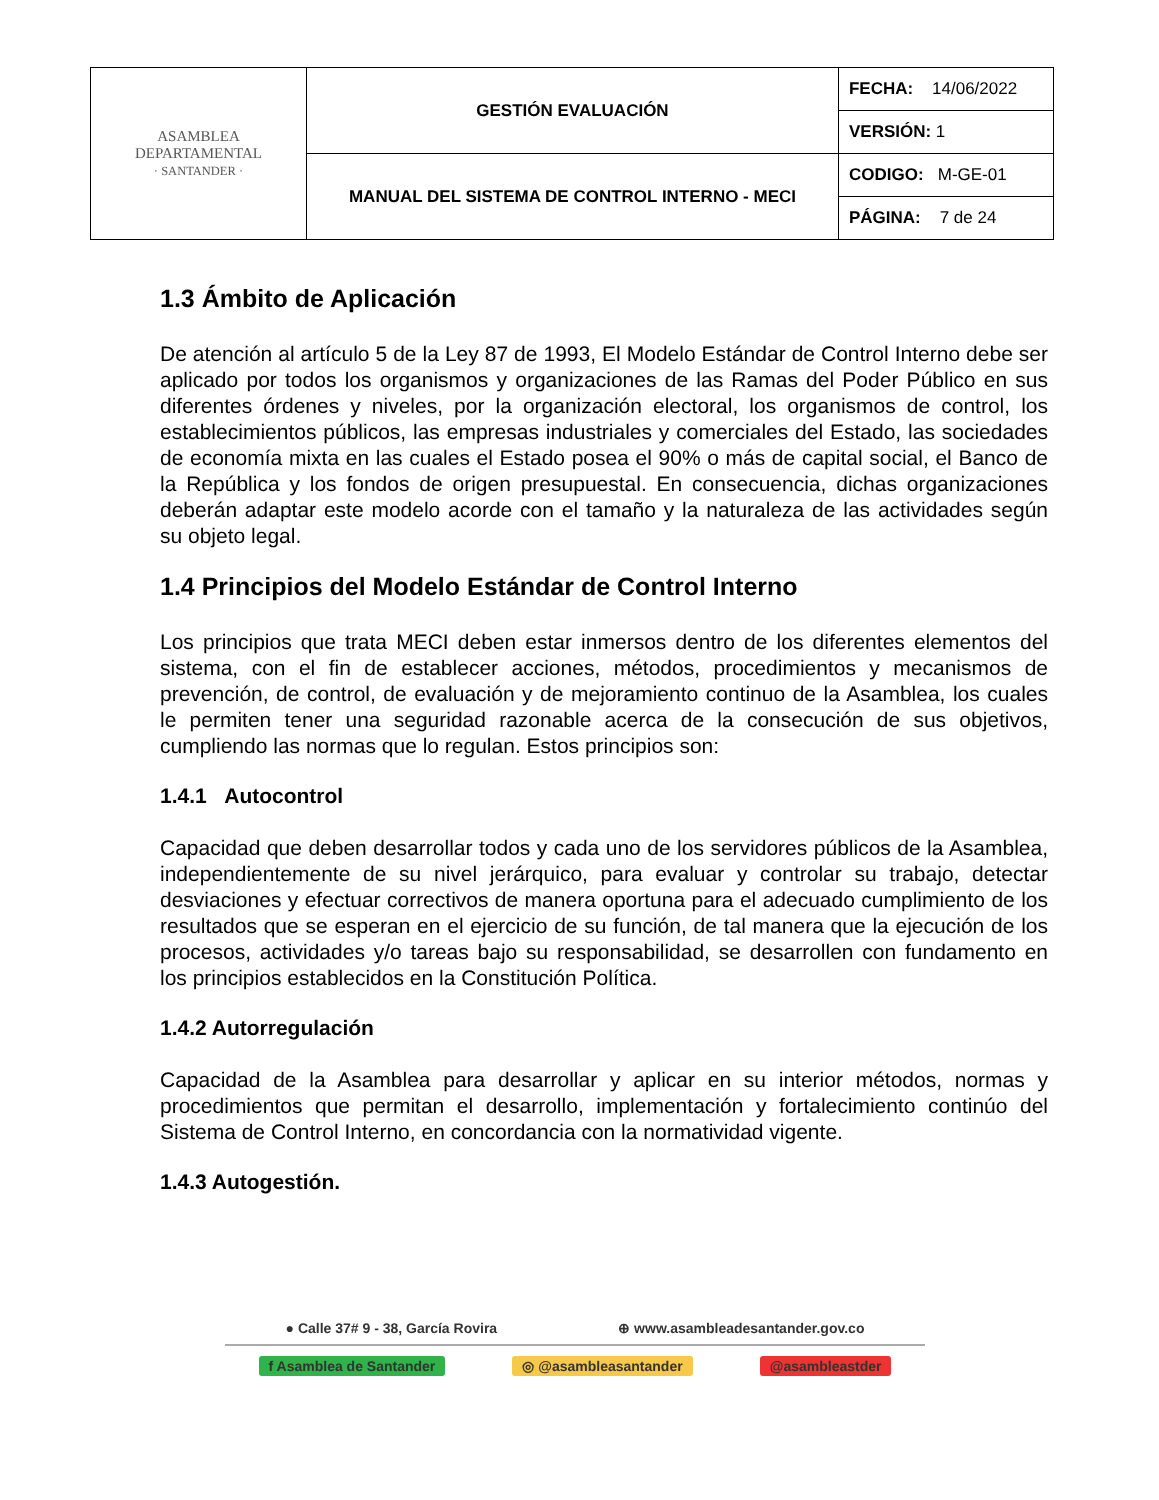| ASAMBLEA DEPARTAMENTAL · SANTANDER · | GESTIÓN EVALUACIÓN | FECHA: 14/06/2022 |
| | | VERSIÓN: 1 |
| | MANUAL DEL SISTEMA DE CONTROL INTERNO - MECI | CODIGO: M-GE-01 |
| | | PÁGINA: 7 de 24 |
1.3 Ámbito de Aplicación
De atención al artículo 5 de la Ley 87 de 1993, El Modelo Estándar de Control Interno debe ser aplicado por todos los organismos y organizaciones de las Ramas del Poder Público en sus diferentes órdenes y niveles, por la organización electoral, los organismos de control, los establecimientos públicos, las empresas industriales y comerciales del Estado, las sociedades de economía mixta en las cuales el Estado posea el 90% o más de capital social, el Banco de la República y los fondos de origen presupuestal. En consecuencia, dichas organizaciones deberán adaptar este modelo acorde con el tamaño y la naturaleza de las actividades según su objeto legal.
1.4 Principios del Modelo Estándar de Control Interno
Los principios que trata MECI deben estar inmersos dentro de los diferentes elementos del sistema, con el fin de establecer acciones, métodos, procedimientos y mecanismos de prevención, de control, de evaluación y de mejoramiento continuo de la Asamblea, los cuales le permiten tener una seguridad razonable acerca de la consecución de sus objetivos, cumpliendo las normas que lo regulan. Estos principios son:
1.4.1 Autocontrol
Capacidad que deben desarrollar todos y cada uno de los servidores públicos de la Asamblea, independientemente de su nivel jerárquico, para evaluar y controlar su trabajo, detectar desviaciones y efectuar correctivos de manera oportuna para el adecuado cumplimiento de los resultados que se esperan en el ejercicio de su función, de tal manera que la ejecución de los procesos, actividades y/o tareas bajo su responsabilidad, se desarrollen con fundamento en los principios establecidos en la Constitución Política.
1.4.2 Autorregulación
Capacidad de la Asamblea para desarrollar y aplicar en su interior métodos, normas y procedimientos que permitan el desarrollo, implementación y fortalecimiento continúo del Sistema de Control Interno, en concordancia con la normatividad vigente.
1.4.3 Autogestión.
● Calle 37# 9 - 38, García Rovira ⊕ www.asambleadesantander.gov.co
f Asamblea de Santander ◎ @asambleasantander @asambleastder